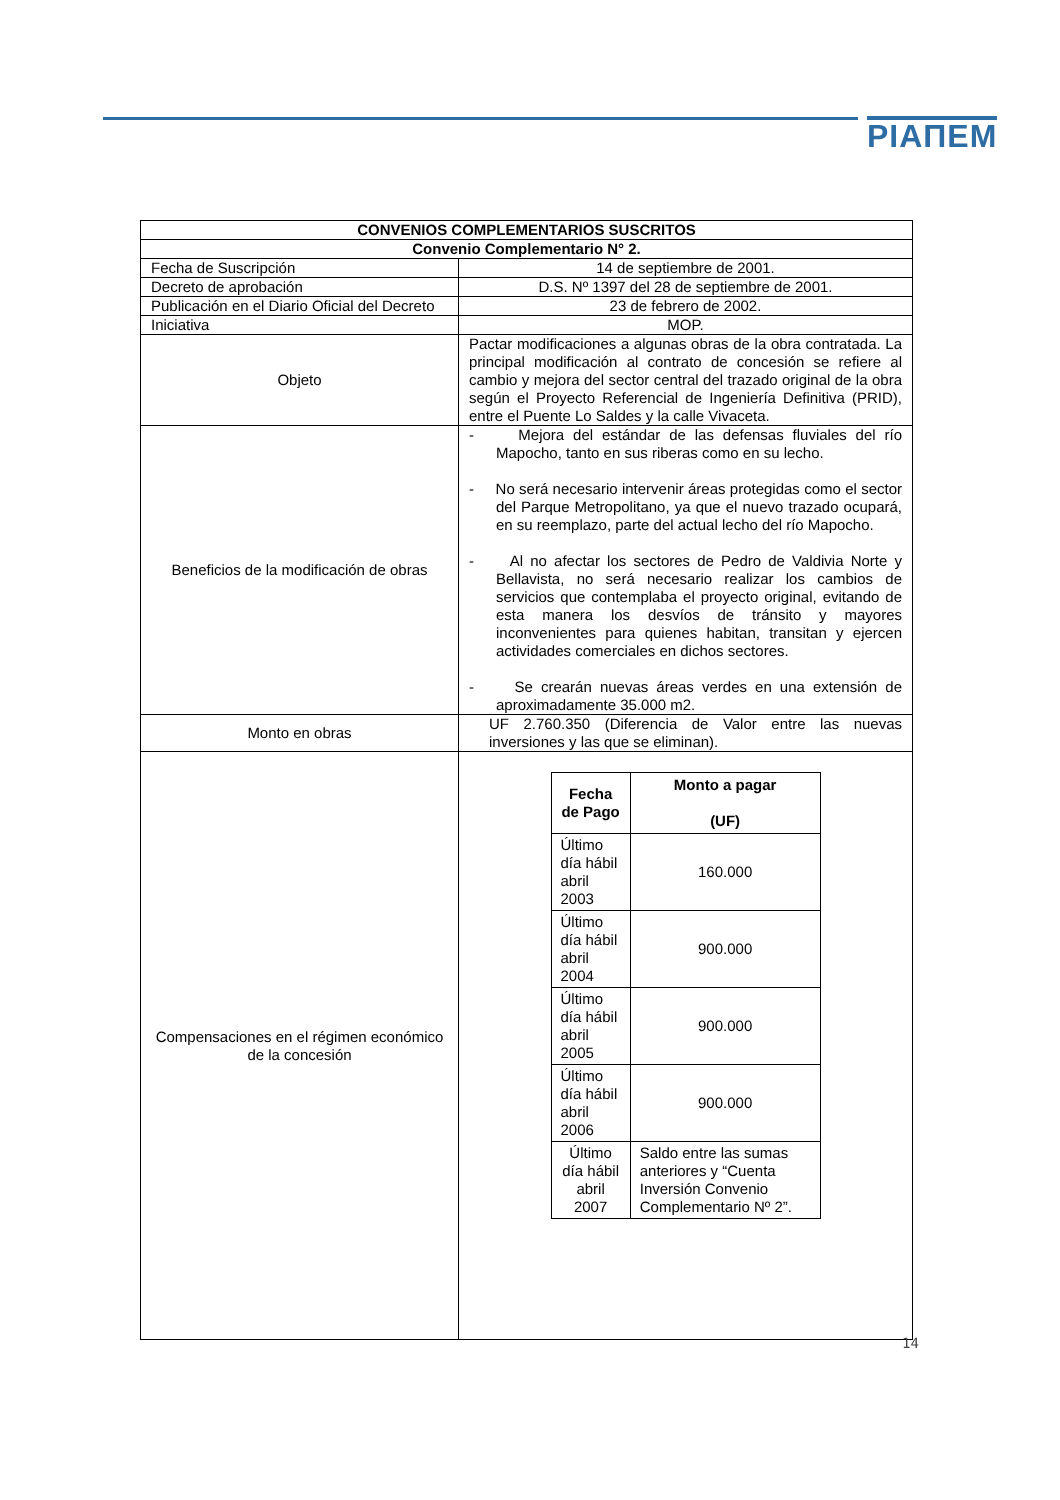PIAПEM
| CONVENIOS COMPLEMENTARIOS SUSCRITOS | |
| --- | --- |
| Convenio Complementario N° 2. | |
| Fecha de Suscripción | 14 de septiembre de 2001. |
| Decreto de aprobación | D.S. Nº 1397 del 28 de septiembre de 2001. |
| Publicación en el Diario Oficial del Decreto | 23 de febrero de 2002. |
| Iniciativa | MOP. |
| Objeto | Pactar modificaciones a algunas obras de la obra contratada. La principal modificación al contrato de concesión se refiere al cambio y mejora del sector central del trazado original de la obra según el Proyecto Referencial de Ingeniería Definitiva (PRID), entre el Puente Lo Saldes y la calle Vivaceta. |
| Beneficios de la modificación de obras | - Mejora del estándar de las defensas fluviales del río Mapocho, tanto en sus riberas como en su lecho. - No será necesario intervenir áreas protegidas como el sector del Parque Metropolitano, ya que el nuevo trazado ocupará, en su reemplazo, parte del actual lecho del río Mapocho. - Al no afectar los sectores de Pedro de Valdivia Norte y Bellavista, no será necesario realizar los cambios de servicios que contemplaba el proyecto original, evitando de esta manera los desvíos de tránsito y mayores inconvenientes para quienes habitan, transitan y ejercen actividades comerciales en dichos sectores. - Se crearán nuevas áreas verdes en una extensión de aproximadamente 35.000 m2. |
| Monto en obras | UF 2.760.350 (Diferencia de Valor entre las nuevas inversiones y las que se eliminan). |
| Compensaciones en el régimen económico de la concesión | / Fecha de Pago / Monto a pagar (UF) / / --- / --- / / Último día hábil abril 2003 / 160.000 / / Último día hábil abril 2004 / 900.000 / / Último día hábil abril 2005 / 900.000 / / Último día hábil abril 2006 / 900.000 / / Último día hábil abril 2007 / Saldo entre las sumas anteriores y “Cuenta Inversión Convenio Complementario Nº 2”. / |
14